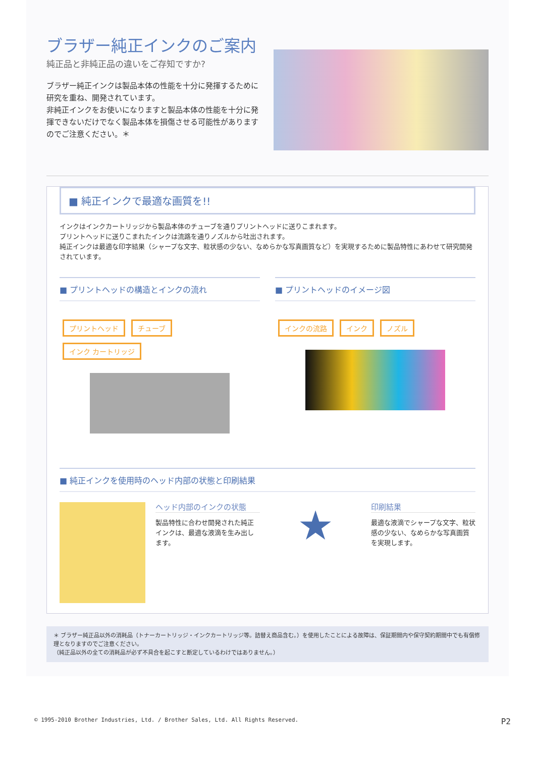ブラザー純正インクのご案内
純正品と非純正品の違いをご存知ですか?
ブラザー純正インクは製品本体の性能を十分に発揮するために研究を重ね、開発されています。
非純正インクをお使いになりますと製品本体の性能を十分に発揮できないだけでなく製品本体を損傷させる可能性がありますのでご注意ください。＊
■ 純正インクで最適な画質を!!
インクはインクカートリッジから製品本体のチューブを通りプリントヘッドに送りこまれます。
プリントヘッドに送りこまれたインクは流路を通りノズルから吐出されます。
純正インクは最適な印字結果（シャープな文字、粒状感の少ない、なめらかな写真画質など）を実現するために製品特性にあわせて研究開発されています。
■ プリントヘッドの構造とインクの流れ
■ プリントヘッドのイメージ図
プリントヘッド チューブ インク カートリッジ
インクの流路 インク ノズル
■ 純正インクを使用時のヘッド内部の状態と印刷結果
ヘッド内部のインクの状態
製品特性に合わせ開発された純正インクは、最適な液滴を生み出します。
★
印刷結果
最適な液滴でシャープな文字、粒状感の少ない、なめらかな写真画質を実現します。
＊ ブラザー純正品以外の消耗品（トナーカートリッジ・インクカートリッジ等。詰替え商品含む。）を使用したことによる故障は、保証期間内や保守契約期間中でも有償修理となりますのでご注意ください。
（純正品以外の全ての消耗品が必ず不具合を起こすと断定しているわけではありません。）
© 1995-2010 Brother Industries, Ltd. / Brother Sales, Ltd. All Rights Reserved. P2